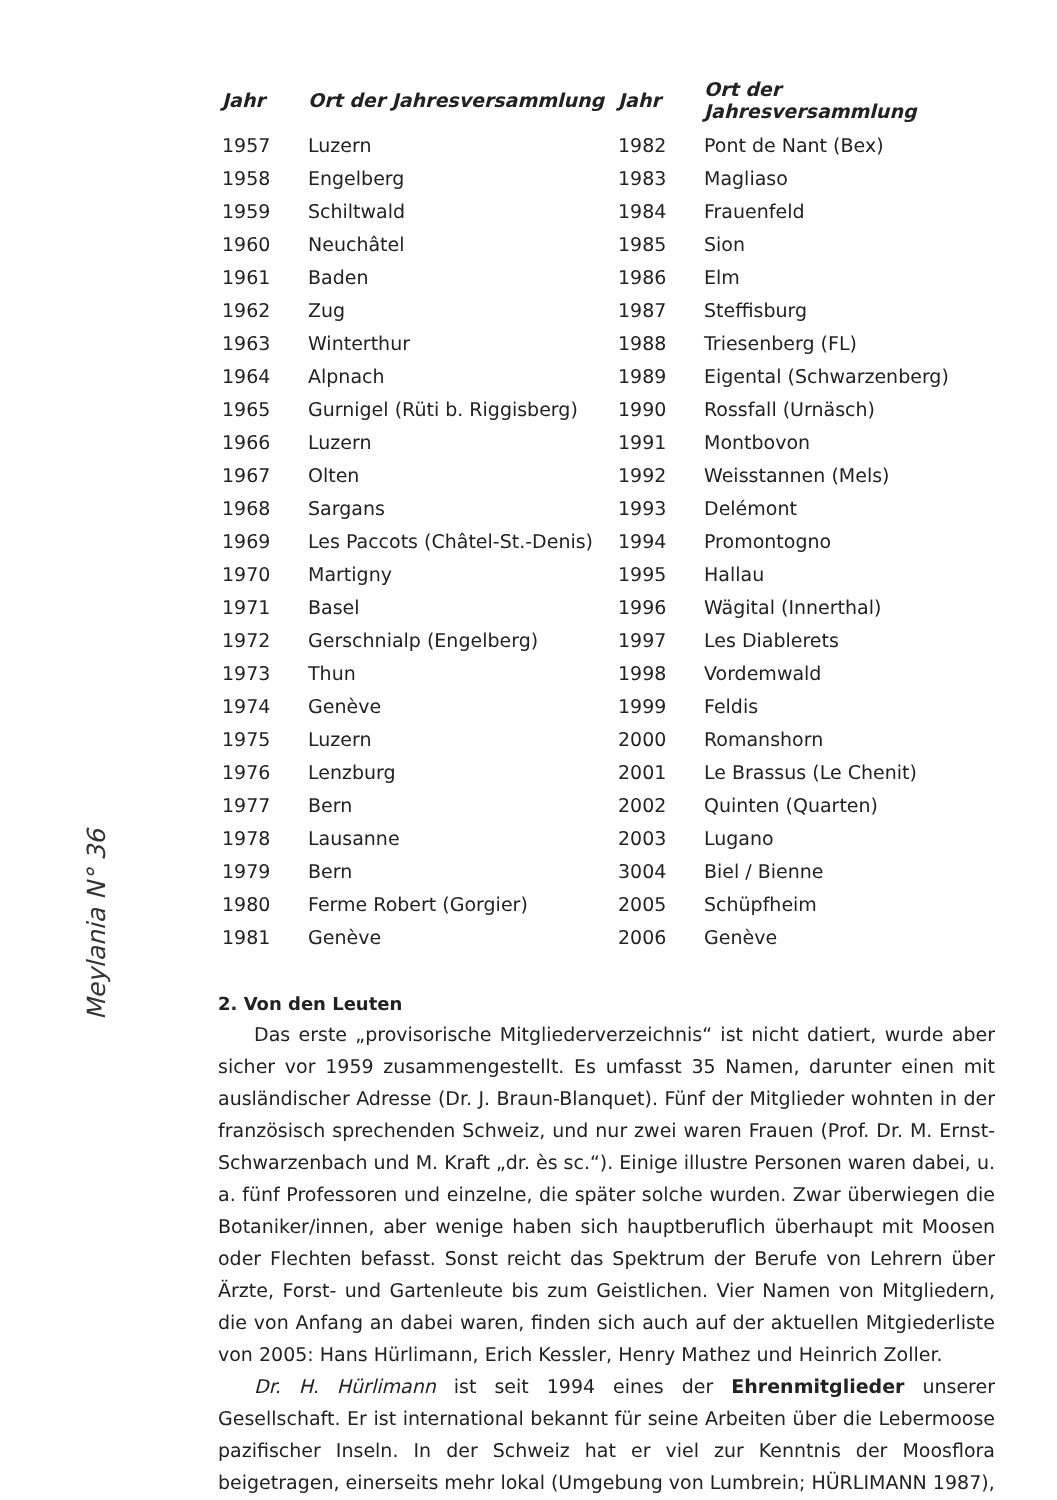Meylania N° 36
| Jahr | Ort der Jahresversammlung | Jahr | Ort der Jahresversammlung |
| --- | --- | --- | --- |
| 1957 | Luzern | 1982 | Pont de Nant (Bex) |
| 1958 | Engelberg | 1983 | Magliaso |
| 1959 | Schiltwald | 1984 | Frauenfeld |
| 1960 | Neuchâtel | 1985 | Sion |
| 1961 | Baden | 1986 | Elm |
| 1962 | Zug | 1987 | Steffisburg |
| 1963 | Winterthur | 1988 | Triesenberg (FL) |
| 1964 | Alpnach | 1989 | Eigental (Schwarzenberg) |
| 1965 | Gurnigel (Rüti b. Riggisberg) | 1990 | Rossfall (Urnäsch) |
| 1966 | Luzern | 1991 | Montbovon |
| 1967 | Olten | 1992 | Weisstannen (Mels) |
| 1968 | Sargans | 1993 | Delémont |
| 1969 | Les Paccots (Châtel-St.-Denis) | 1994 | Promontogno |
| 1970 | Martigny | 1995 | Hallau |
| 1971 | Basel | 1996 | Wägital (Innerthal) |
| 1972 | Gerschnialp (Engelberg) | 1997 | Les Diablerets |
| 1973 | Thun | 1998 | Vordemwald |
| 1974 | Genève | 1999 | Feldis |
| 1975 | Luzern | 2000 | Romanshorn |
| 1976 | Lenzburg | 2001 | Le Brassus (Le Chenit) |
| 1977 | Bern | 2002 | Quinten (Quarten) |
| 1978 | Lausanne | 2003 | Lugano |
| 1979 | Bern | 3004 | Biel / Bienne |
| 1980 | Ferme Robert (Gorgier) | 2005 | Schüpfheim |
| 1981 | Genève | 2006 | Genève |
2. Von den Leuten
Das erste „provisorische Mitgliederverzeichnis“ ist nicht datiert, wurde aber sicher vor 1959 zusammengestellt. Es umfasst 35 Namen, darunter einen mit ausländischer Adresse (Dr. J. Braun-Blanquet). Fünf der Mitglieder wohnten in der französisch sprechenden Schweiz, und nur zwei waren Frauen (Prof. Dr. M. Ernst-Schwarzenbach und M. Kraft „dr. ès sc.“). Einige illustre Personen waren dabei, u. a. fünf Professoren und einzelne, die später solche wurden. Zwar überwiegen die Botaniker/innen, aber wenige haben sich hauptberuflich überhaupt mit Moosen oder Flechten befasst. Sonst reicht das Spektrum der Berufe von Lehrern über Ärzte, Forst- und Gartenleute bis zum Geistlichen. Vier Namen von Mitgliedern, die von Anfang an dabei waren, finden sich auch auf der aktuellen Mitgiederliste von 2005: Hans Hürlimann, Erich Kessler, Henry Mathez und Heinrich Zoller.
Dr. H. Hürlimann ist seit 1994 eines der Ehrenmitglieder unserer Gesellschaft. Er ist international bekannt für seine Arbeiten über die Lebermoose pazifischer Inseln. In der Schweiz hat er viel zur Kenntnis der Moosflora beigetragen, einerseits mehr lokal (Umgebung von Lumbrein; HÜRLIMANN 1987),